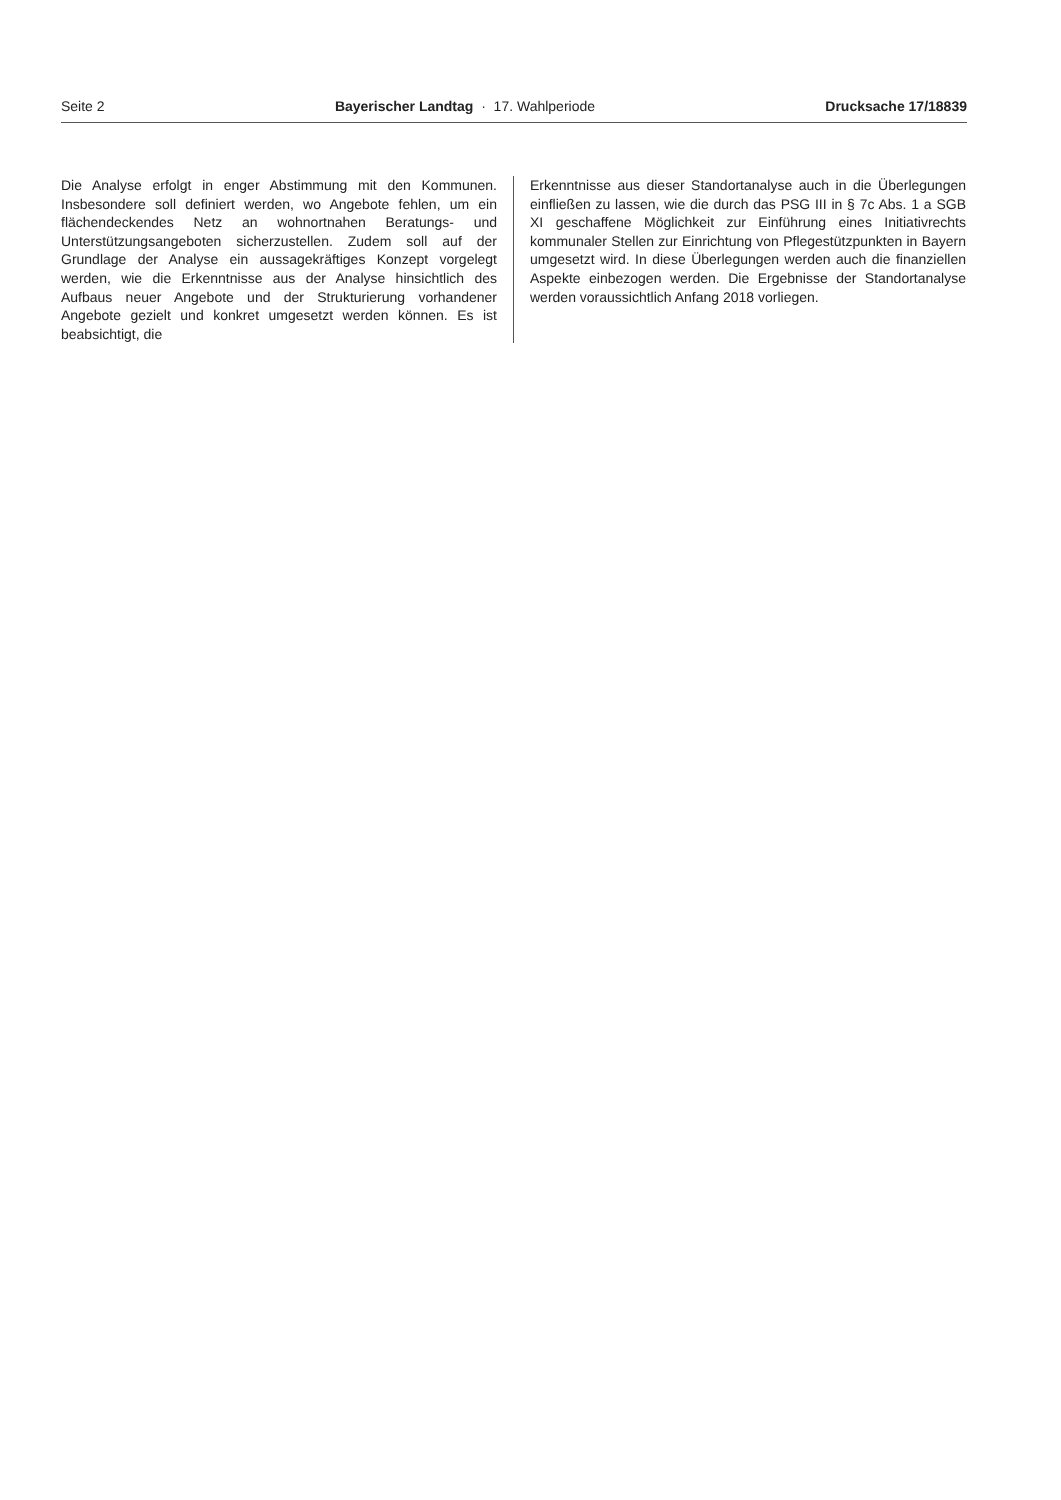Seite 2 Bayerischer Landtag · 17. Wahlperiode Drucksache 17/18839
Die Analyse erfolgt in enger Abstimmung mit den Kommunen. Insbesondere soll definiert werden, wo Angebote fehlen, um ein flächendeckendes Netz an wohnortnahen Beratungs- und Unterstützungsangeboten sicherzustellen. Zudem soll auf der Grundlage der Analyse ein aussagekräftiges Konzept vorgelegt werden, wie die Erkenntnisse aus der Analyse hinsichtlich des Aufbaus neuer Angebote und der Strukturierung vorhandener Angebote gezielt und konkret umgesetzt werden können. Es ist beabsichtigt, die
Erkenntnisse aus dieser Standortanalyse auch in die Überlegungen einfließen zu lassen, wie die durch das PSG III in § 7c Abs. 1 a SGB XI geschaffene Möglichkeit zur Einführung eines Initiativrechts kommunaler Stellen zur Einrichtung von Pflegestützpunkten in Bayern umgesetzt wird. In diese Überlegungen werden auch die finanziellen Aspekte einbezogen werden. Die Ergebnisse der Standortanalyse werden voraussichtlich Anfang 2018 vorliegen.